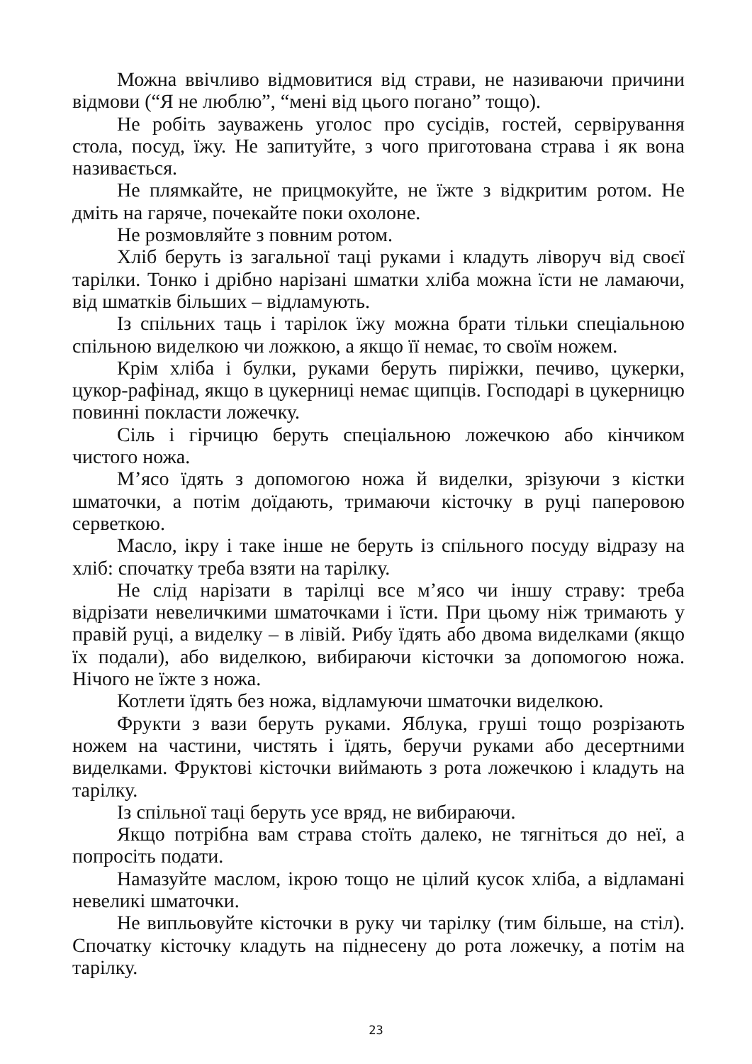Можна ввічливо відмовитися від страви, не називаючи причини відмови (“Я не люблю”, “мені від цього погано” тощо).
Не робіть зауважень уголос про сусідів, гостей, сервірування стола, посуд, їжу. Не запитуйте, з чого приготована страва і як вона називається.
Не плямкайте, не прицмокуйте, не їжте з відкритим ротом. Не дміть на гаряче, почекайте поки охолоне.
Не розмовляйте з повним ротом.
Хліб беруть із загальної таці руками і кладуть ліворуч від своєї тарілки. Тонко і дрібно нарізані шматки хліба можна їсти не ламаючи, від шматків більших – відламують.
Із спільних таць і тарілок їжу можна брати тільки спеціальною спільною виделкою чи ложкою, а якщо її немає, то своїм ножем.
Крім хліба і булки, руками беруть пиріжки, печиво, цукерки, цукор-рафінад, якщо в цукерниці немає щипців. Господарі в цукерницю повинні покласти ложечку.
Сіль і гірчицю беруть спеціальною ложечкою або кінчиком чистого ножа.
М’ясо їдять з допомогою ножа й виделки, зрізуючи з кістки шматочки, а потім доїдають, тримаючи кісточку в руці паперовою серветкою.
Масло, ікру і таке інше не беруть із спільного посуду відразу на хліб: спочатку треба взяти на тарілку.
Не слід нарізати в тарілці все м’ясо чи іншу страву: треба відрізати невеличкими шматочками і їсти. При цьому ніж тримають у правій руці, а виделку – в лівій. Рибу їдять або двома виделками (якщо їх подали), або виделкою, вибираючи кісточки за допомогою ножа. Нічого не їжте з ножа.
Котлети їдять без ножа, відламуючи шматочки виделкою.
Фрукти з вази беруть руками. Яблука, груші тощо розрізають ножем на частини, чистять і їдять, беручи руками або десертними виделками. Фруктові кісточки виймають з рота ложечкою і кладуть на тарілку.
Із спільної таці беруть усе вряд, не вибираючи.
Якщо потрібна вам страва стоїть далеко, не тягніться до неї, а попросіть подати.
Намазуйте маслом, ікрою тощо не цілий кусок хліба, а відламані невеликі шматочки.
Не випльовуйте кісточки в руку чи тарілку (тим більше, на стіл). Спочатку кісточку кладуть на піднесену до рота ложечку, а потім на тарілку.
23